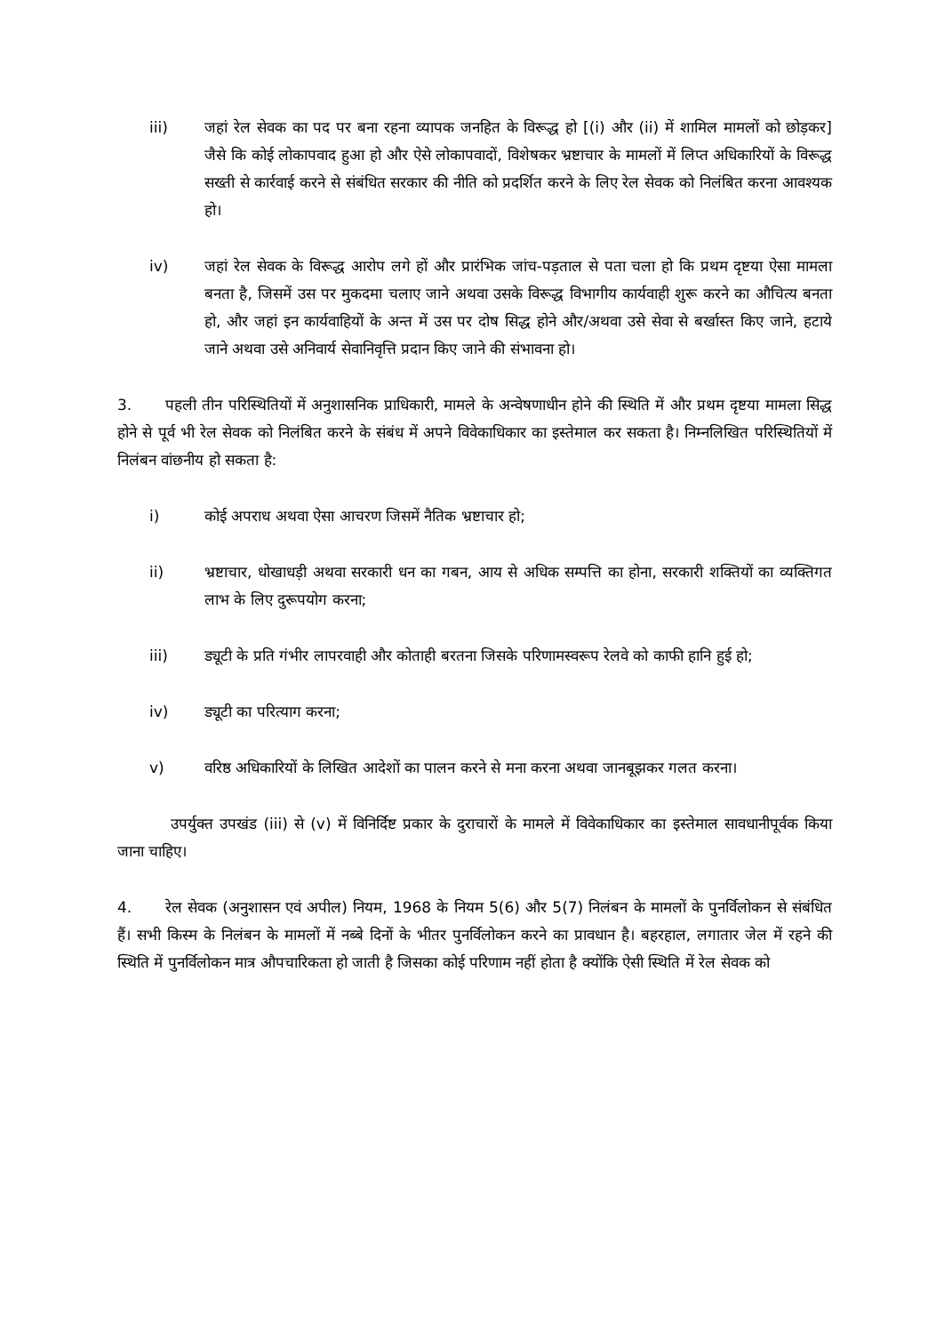iii) जहां रेल सेवक का पद पर बना रहना व्यापक जनहित के विरूद्ध हो [(i) और (ii) में शामिल मामलों को छोड़कर] जैसे कि कोई लोकापवाद हुआ हो और ऐसे लोकापवादों, विशेषकर भ्रष्टाचार के मामलों में लिप्त अधिकारियों के विरूद्ध सख्ती से कार्रवाई करने से संबंधित सरकार की नीति को प्रदर्शित करने के लिए रेल सेवक को निलंबित करना आवश्यक हो।
iv) जहां रेल सेवक के विरूद्ध आरोप लगे हों और प्रारंभिक जांच-पड़ताल से पता चला हो कि प्रथम दृष्टया ऐसा मामला बनता है, जिसमें उस पर मुकदमा चलाए जाने अथवा उसके विरूद्ध विभागीय कार्यवाही शुरू करने का औचित्य बनता हो, और जहां इन कार्यवाहियों के अन्त में उस पर दोष सिद्ध होने और/अथवा उसे सेवा से बर्खास्त किए जाने, हटाये जाने अथवा उसे अनिवार्य सेवानिवृत्ति प्रदान किए जाने की संभावना हो।
3. पहली तीन परिस्थितियों में अनुशासनिक प्राधिकारी, मामले के अन्वेषणाधीन होने की स्थिति में और प्रथम दृष्टया मामला सिद्ध होने से पूर्व भी रेल सेवक को निलंबित करने के संबंध में अपने विवेकाधिकार का इस्तेमाल कर सकता है। निम्नलिखित परिस्थितियों में निलंबन वांछनीय हो सकता है:
i) कोई अपराध अथवा ऐसा आचरण जिसमें नैतिक भ्रष्टाचार हो;
ii) भ्रष्टाचार, धोखाधड़ी अथवा सरकारी धन का गबन, आय से अधिक सम्पत्ति का होना, सरकारी शक्तियों का व्यक्तिगत लाभ के लिए दुरूपयोग करना;
iii) ड्यूटी के प्रति गंभीर लापरवाही और कोताही बरतना जिसके परिणामस्वरूप रेलवे को काफी हानि हुई हो;
iv) ड्यूटी का परित्याग करना;
v) वरिष्ठ अधिकारियों के लिखित आदेशों का पालन करने से मना करना अथवा जानबूझकर गलत करना।
उपर्युक्त उपखंड (iii) से (v) में विनिर्दिष्ट प्रकार के दुराचारों के मामले में विवेकाधिकार का इस्तेमाल सावधानीपूर्वक किया जाना चाहिए।
4. रेल सेवक (अनुशासन एवं अपील) नियम, 1968 के नियम 5(6) और 5(7) निलंबन के मामलों के पुनर्विलोकन से संबंधित हैं। सभी किस्म के निलंबन के मामलों में नब्बे दिनों के भीतर पुनर्विलोकन करने का प्रावधान है। बहरहाल, लगातार जेल में रहने की स्थिति में पुनर्विलोकन मात्र औपचारिकता हो जाती है जिसका कोई परिणाम नहीं होता है क्योंकि ऐसी स्थिति में रेल सेवक को